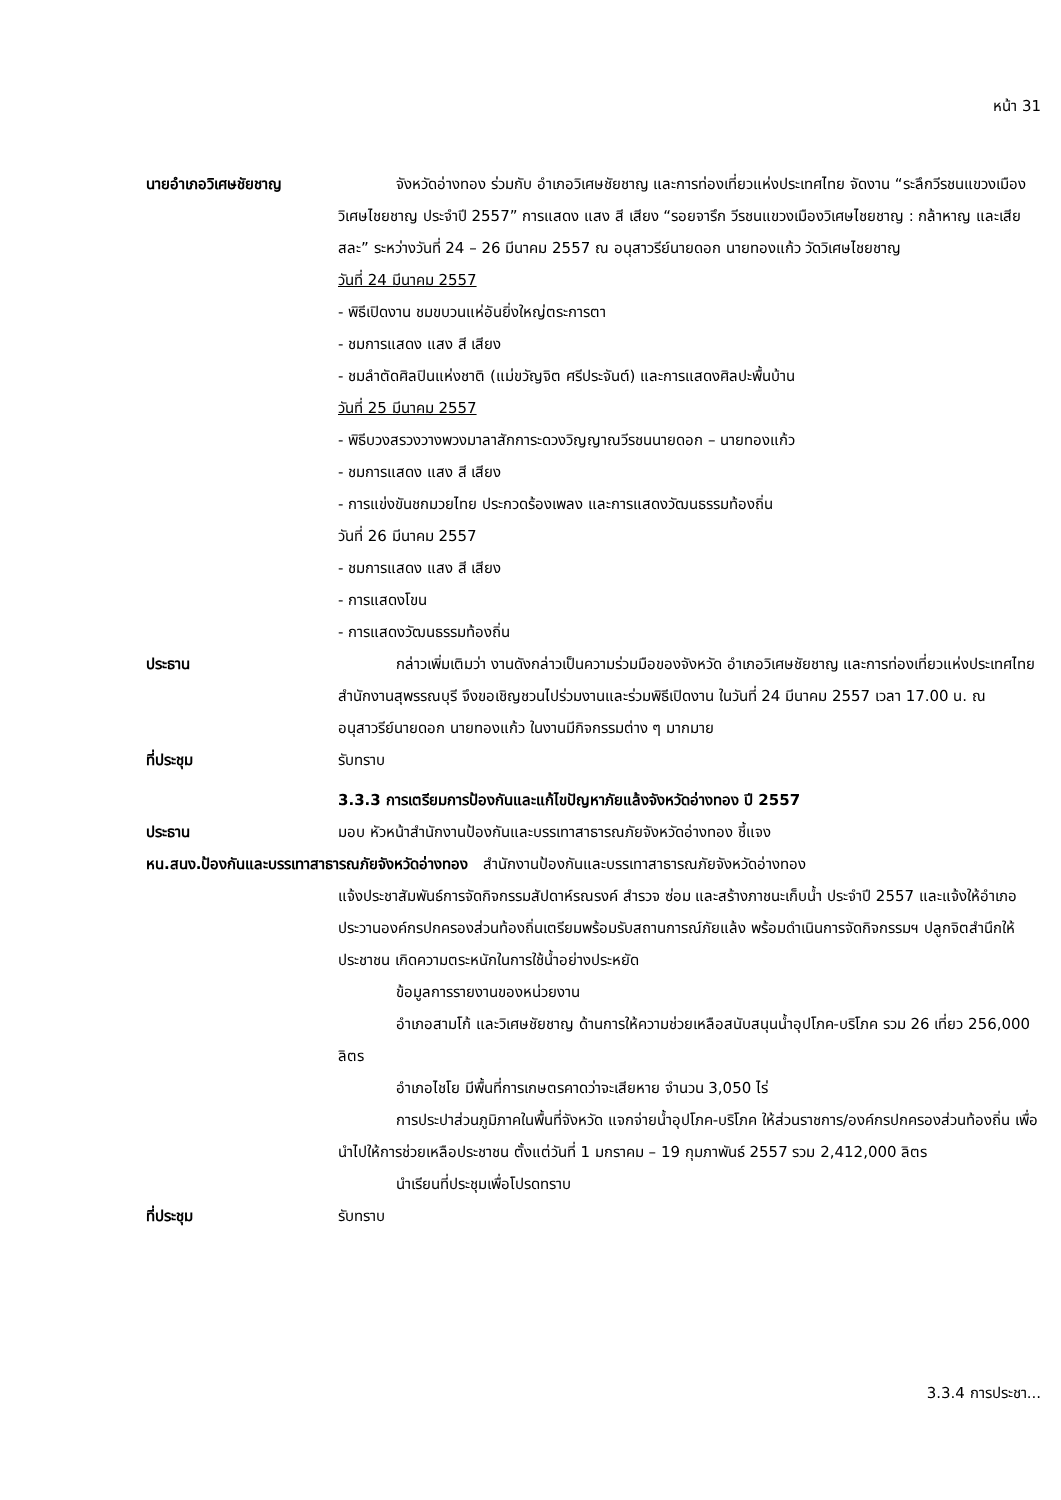หน้า 31
นายอำเภอวิเศษชัยชาญ จังหวัดอ่างทอง ร่วมกับ อำเภอวิเศษชัยชาญ และการท่องเที่ยวแห่งประเทศไทย จัดงาน “ระลึกวีรชนแขวงเมืองวิเศษไชยชาญ ประจำปี 2557” การแสดง แสง สี เสียง “รอยจารึก วีรชนแขวงเมืองวิเศษไชยชาญ : กล้าหาญ และเสียสละ” ระหว่างวันที่ 24 – 26 มีนาคม 2557 ณ อนุสาวรีย์นายดอก นายทองแก้ว วัดวิเศษไชยชาญ
วันที่ 24 มีนาคม 2557
- พิธีเปิดงาน ชมขบวนแห่อันยิ่งใหญ่ตระการตา
- ชมการแสดง แสง สี เสียง
- ชมลำตัดศิลปินแห่งชาติ (แม่ขวัญจิต ศรีประจันต์) และการแสดงศิลปะพื้นบ้าน
วันที่ 25 มีนาคม 2557
- พิธีบวงสรวงวางพวงมาลาสักการะดวงวิญญาณวีรชนนายดอก – นายทองแก้ว
- ชมการแสดง แสง สี เสียง
- การแข่งขันชกมวยไทย ประกวดร้องเพลง และการแสดงวัฒนธรรมท้องถิ่น
วันที่ 26 มีนาคม 2557
- ชมการแสดง แสง สี เสียง
- การแสดงโขน
- การแสดงวัฒนธรรมท้องถิ่น
ประธาน กล่าวเพิ่มเติมว่า งานดังกล่าวเป็นความร่วมมือของจังหวัด อำเภอวิเศษชัยชาญ และการท่องเที่ยวแห่งประเทศไทยสำนักงานสุพรรณบุรี จึงขอเชิญชวนไปร่วมงานและร่วมพิธีเปิดงาน ในวันที่ 24 มีนาคม 2557 เวลา 17.00 น. ณ อนุสาวรีย์นายดอก นายทองแก้ว ในงานมีกิจกรรมต่าง ๆ มากมาย
ที่ประชุม รับทราบ
3.3.3 การเตรียมการป้องกันและแก้ไขปัญหาภัยแล้งจังหวัดอ่างทอง ปี 2557
ประธาน มอบ หัวหน้าสำนักงานป้องกันและบรรเทาสาธารณภัยจังหวัดอ่างทอง ชี้แจง
หน.สนง.ป้องกันและบรรเทาสาธารณภัยจังหวัดอ่างทอง สำนักงานป้องกันและบรรเทาสาธารณภัยจังหวัดอ่างทอง
แจ้งประชาสัมพันธ์การจัดกิจกรรมสัปดาห์รณรงค์ สำรวจ ซ่อม และสร้างภาชนะเก็บน้ำ ประจำปี 2557 และแจ้งให้อำเภอ ประวานองค์กรปกครองส่วนท้องถิ่นเตรียมพร้อมรับสถานการณ์ภัยแล้ง พร้อมดำเนินการจัดกิจกรรมฯ ปลูกจิตสำนึกให้ประชาชน เกิดความตระหนักในการใช้น้ำอย่างประหยัด
ข้อมูลการรายงานของหน่วยงาน
อำเภอสามโก้ และวิเศษชัยชาญ ด้านการให้ความช่วยเหลือสนับสนุนน้ำอุปโภค-บริโภค รวม 26 เที่ยว 256,000 ลิตร
อำเภอไชโย มีพื้นที่การเกษตรคาดว่าจะเสียหาย จำนวน 3,050 ไร่
การประปาส่วนภูมิภาคในพื้นที่จังหวัด แจกจ่ายน้ำอุปโภค-บริโภค ให้ส่วนราชการ/องค์กรปกครองส่วนท้องถิ่น เพื่อนำไปให้การช่วยเหลือประชาชน ตั้งแต่วันที่ 1 มกราคม – 19 กุมภาพันธ์ 2557 รวม 2,412,000 ลิตร
นำเรียนที่ประชุมเพื่อโปรดทราบ
ที่ประชุม รับทราบ
3.3.4 การประชา...